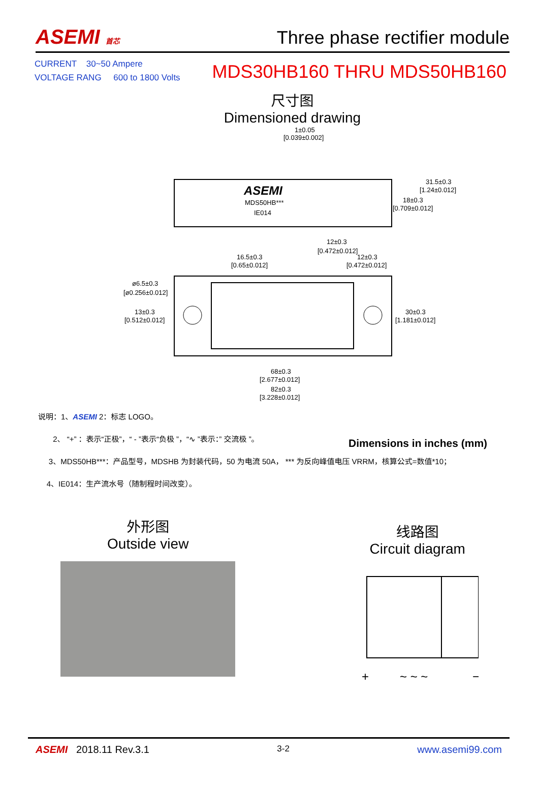ASEMI 首芯
Three phase rectifier module
CURRENT 30~50 Ampere
VOLTAGE RANG 600 to 1800 Volts
MDS30HB160 THRU MDS50HB160
尺寸图
Dimensioned drawing
ASEMI
MDS50HB***
IE014
1±0.05
[0.039±0.002]
31.5±0.3
[1.24±0.012]
18±0.3
[0.709±0.012]
12±0.3
[0.472±0.012]
12±0.3
[0.472±0.012]
16.5±0.3
[0.65±0.012]
ø6.5±0.3
[ø0.256±0.012]
13±0.3
[0.512±0.012]
30±0.3
[1.181±0.012]
68±0.3
[2.677±0.012]
82±0.3
[3.228±0.012]
Dimensions in inches (mm)
说明：1、ASEMI 2：标志 LOGO。
2、 “+” ：表示“正极”，“ - ”表示“负极 ”，“∿ ”表示：” 交流极 ”。
3、MDS50HB***：产品型号，MDSHB 为封装代码，50 为电流 50A， *** 为反向峰值电压 VRRM，核算公式=数值*10；
4、IE014：生产流水号（随制程时间改变）。
外形图
Outside view
线路图
Circuit diagram
+
~ ~ ~
−
ASEMI 2018.11 Rev.3.1 3-2 www.asemi99.com